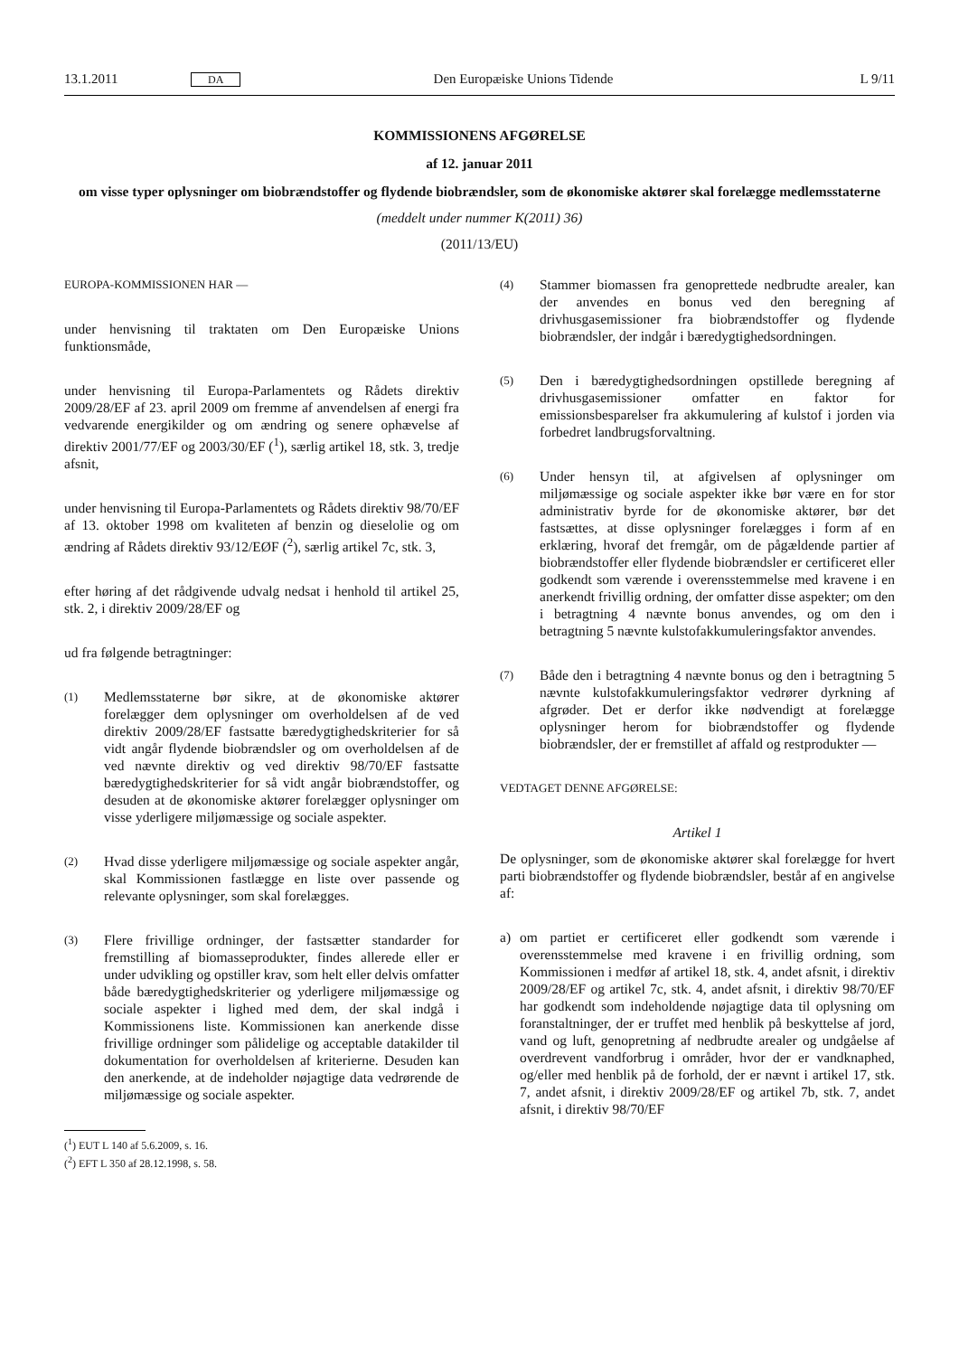13.1.2011 DA Den Europæiske Unions Tidende L 9/11
KOMMISSIONENS AFGØRELSE
af 12. januar 2011
om visse typer oplysninger om biobrændstoffer og flydende biobrændsler, som de økonomiske aktører skal forelægge medlemsstaterne
(meddelt under nummer K(2011) 36)
(2011/13/EU)
EUROPA-KOMMISSIONEN HAR —
under henvisning til traktaten om Den Europæiske Unions funktionsmåde,
under henvisning til Europa-Parlamentets og Rådets direktiv 2009/28/EF af 23. april 2009 om fremme af anvendelsen af energi fra vedvarende energikilder og om ændring og senere ophævelse af direktiv 2001/77/EF og 2003/30/EF (<sup>1</sup>), særlig artikel 18, stk. 3, tredje afsnit,
under henvisning til Europa-Parlamentets og Rådets direktiv 98/70/EF af 13. oktober 1998 om kvaliteten af benzin og dieselolie og om ændring af Rådets direktiv 93/12/EØF (<sup>2</sup>), særlig artikel 7c, stk. 3,
efter høring af det rådgivende udvalg nedsat i henhold til artikel 25, stk. 2, i direktiv 2009/28/EF og
ud fra følgende betragtninger:
(1) Medlemsstaterne bør sikre, at de økonomiske aktører forelægger dem oplysninger om overholdelsen af de ved direktiv 2009/28/EF fastsatte bæredygtighedskriterier for så vidt angår flydende biobrændsler og om overholdelsen af de ved nævnte direktiv og ved direktiv 98/70/EF fastsatte bæredygtighedskriterier for så vidt angår biobrændstoffer, og desuden at de økonomiske aktører forelægger oplysninger om visse yderligere miljømæssige og sociale aspekter.
(2) Hvad disse yderligere miljømæssige og sociale aspekter angår, skal Kommissionen fastlægge en liste over passende og relevante oplysninger, som skal forelægges.
(3) Flere frivillige ordninger, der fastsætter standarder for fremstilling af biomasseprodukter, findes allerede eller er under udvikling og opstiller krav, som helt eller delvis omfatter både bæredygtighedskriterier og yderligere miljømæssige og sociale aspekter i lighed med dem, der skal indgå i Kommissionens liste. Kommissionen kan anerkende disse frivillige ordninger som pålidelige og acceptable datakilder til dokumentation for overholdelsen af kriterierne. Desuden kan den anerkende, at de indeholder nøjagtige data vedrørende de miljømæssige og sociale aspekter.
(<sup>1</sup>) EUT L 140 af 5.6.2009, s. 16.
(<sup>2</sup>) EFT L 350 af 28.12.1998, s. 58.
(4) Stammer biomassen fra genoprettede nedbrudte arealer, kan der anvendes en bonus ved den beregning af drivhusgasemissioner fra biobrændstoffer og flydende biobrændsler, der indgår i bæredygtighedsordningen.
(5) Den i bæredygtighedsordningen opstillede beregning af drivhusgasemissioner omfatter en faktor for emissionsbesparelser fra akkumulering af kulstof i jorden via forbedret landbrugsforvaltning.
(6) Under hensyn til, at afgivelsen af oplysninger om miljømæssige og sociale aspekter ikke bør være en for stor administrativ byrde for de økonomiske aktører, bør det fastsættes, at disse oplysninger forelægges i form af en erklæring, hvoraf det fremgår, om de pågældende partier af biobrændstoffer eller flydende biobrændsler er certificeret eller godkendt som værende i overensstemmelse med kravene i en anerkendt frivillig ordning, der omfatter disse aspekter; om den i betragtning 4 nævnte bonus anvendes, og om den i betragtning 5 nævnte kulstofakkumuleringsfaktor anvendes.
(7) Både den i betragtning 4 nævnte bonus og den i betragtning 5 nævnte kulstofakkumuleringsfaktor vedrører dyrkning af afgrøder. Det er derfor ikke nødvendigt at forelægge oplysninger herom for biobrændstoffer og flydende biobrændsler, der er fremstillet af affald og restprodukter —
VEDTAGET DENNE AFGØRELSE:
Artikel 1
De oplysninger, som de økonomiske aktører skal forelægge for hvert parti biobrændstoffer og flydende biobrændsler, består af en angivelse af:
a) om partiet er certificeret eller godkendt som værende i overensstemmelse med kravene i en frivillig ordning, som Kommissionen i medfør af artikel 18, stk. 4, andet afsnit, i direktiv 2009/28/EF og artikel 7c, stk. 4, andet afsnit, i direktiv 98/70/EF har godkendt som indeholdende nøjagtige data til oplysning om foranstaltninger, der er truffet med henblik på beskyttelse af jord, vand og luft, genopretning af nedbrudte arealer og undgåelse af overdrevent vandforbrug i områder, hvor der er vandknaphed, og/eller med henblik på de forhold, der er nævnt i artikel 17, stk. 7, andet afsnit, i direktiv 2009/28/EF og artikel 7b, stk. 7, andet afsnit, i direktiv 98/70/EF